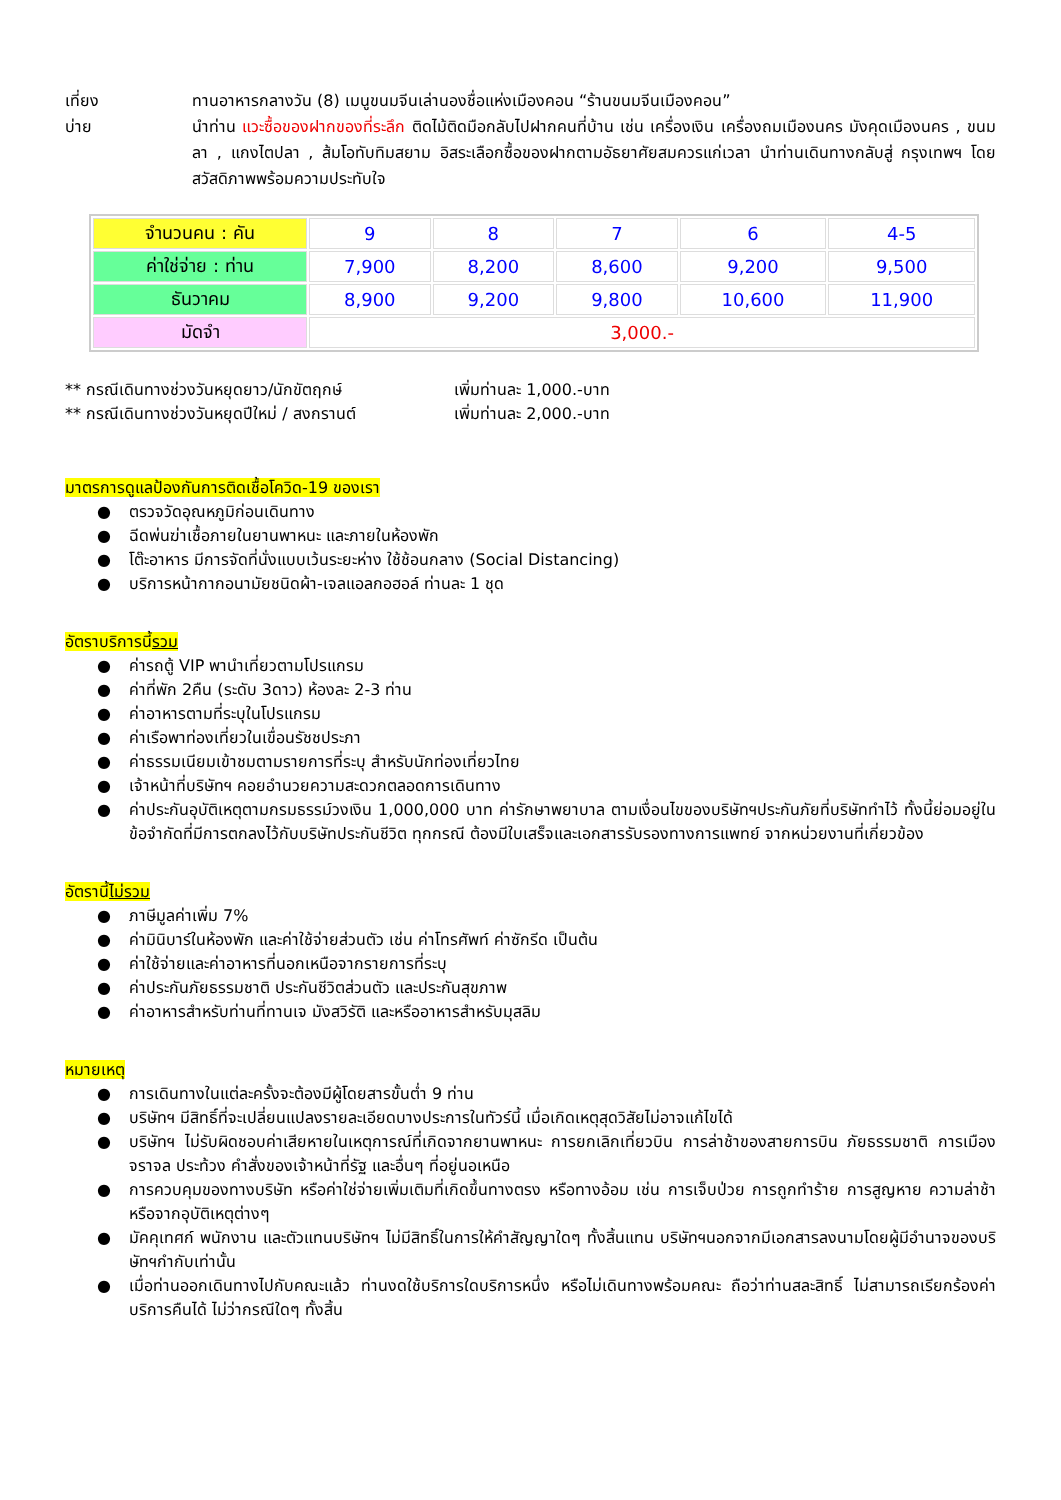เที่ยง ทานอาหารกลางวัน (8) เมนูขนมจีนเล่านองชื่อแห่งเมืองคอน “ร้านขนมจีนเมืองคอน”
บ่าย นำท่าน แวะซื้อของฝากของที่ระลึก ติดไม้ติดมือกลับไปฝากคนที่บ้าน เช่น เครื่องเงิน เครื่องถมเมืองนคร มังคุดเมืองนคร , ขนมลา , แกงไตปลา , ส้มโอทับทิมสยาม อิสระเลือกซื้อของฝากตามอัธยาศัยสมควรแก่เวลา นำท่านเดินทางกลับสู่ กรุงเทพฯ โดยสวัสดิภาพพร้อมความประทับใจ
| จำนวนคน : คัน | 9 | 8 | 7 | 6 | 4-5 |
| ค่าใช่จ่าย : ท่าน | 7,900 | 8,200 | 8,600 | 9,200 | 9,500 |
| ธันวาคม | 8,900 | 9,200 | 9,800 | 10,600 | 11,900 |
| มัดจำ | 3,000.- | | | | |
** กรณีเดินทางช่วงวันหยุดยาว/นักขัตฤกษ์ เพิ่มท่านละ 1,000.-บาท
** กรณีเดินทางช่วงวันหยุดปีใหม่ / สงกรานต์ เพิ่มท่านละ 2,000.-บาท
มาตรการดูแลป้องกันการติดเชื้อโควิด-19 ของเรา
● ตรวจวัดอุณหภูมิก่อนเดินทาง
● ฉีดพ่นฆ่าเชื้อภายในยานพาหนะ และภายในห้องพัก
● โต๊ะอาหาร มีการจัดที่นั่งแบบเว้นระยะห่าง ใช้ช้อนกลาง (Social Distancing)
● บริการหน้ากากอนามัยชนิดผ้า-เจลแอลกอฮอล์ ท่านละ 1 ชุด
อัตราบริการนี้รวม
● ค่ารถตู้ VIP พานำเที่ยวตามโปรแกรม
● ค่าที่พัก 2คืน (ระดับ 3ดาว) ห้องละ 2-3 ท่าน
● ค่าอาหารตามที่ระบุในโปรแกรม
● ค่าเรือพาท่องเที่ยวในเขื่อนรัชชประภา
● ค่าธรรมเนียมเข้าชมตามรายการที่ระบุ สำหรับนักท่องเที่ยวไทย
● เจ้าหน้าที่บริษัทฯ คอยอำนวยความสะดวกตลอดการเดินทาง
● ค่าประกันอุบัติเหตุตามกรมธรรม์วงเงิน 1,000,000 บาท ค่ารักษาพยาบาล ตามเงื่อนไขของบริษัทฯประกันภัยที่บริษัททำไว้ ทั้งนี้ย่อมอยู่ในข้อจำกัดที่มีการตกลงไว้กับบริษัทประกันชีวิต ทุกกรณี ต้องมีใบเสร็จและเอกสารรับรองทางการแพทย์ จากหน่วยงานที่เกี่ยวข้อง
อัตรานี้ไม่รวม
● ภาษีมูลค่าเพิ่ม 7%
● ค่ามินิบาร์ในห้องพัก และค่าใช้จ่ายส่วนตัว เช่น ค่าโทรศัพท์ ค่าซักรีด เป็นต้น
● ค่าใช้จ่ายและค่าอาหารที่นอกเหนือจากรายการที่ระบุ
● ค่าประกันภัยธรรมชาติ ประกันชีวิตส่วนตัว และประกันสุขภาพ
● ค่าอาหารสำหรับท่านที่ทานเจ มังสวิรัติ และหรืออาหารสำหรับมุสลิม
หมายเหตุ
● การเดินทางในแต่ละครั้งจะต้องมีผู้โดยสารขั้นต่ำ 9 ท่าน
● บริษัทฯ มีสิทธิ์ที่จะเปลี่ยนแปลงรายละเอียดบางประการในทัวร์นี้ เมื่อเกิดเหตุสุดวิสัยไม่อาจแก้ไขได้
● บริษัทฯ ไม่รับผิดชอบค่าเสียหายในเหตุการณ์ที่เกิดจากยานพาหนะ การยกเลิกเที่ยวบิน การล่าช้าของสายการบิน ภัยธรรมชาติ การเมือง จราจล ประท้วง คำสั่งของเจ้าหน้าที่รัฐ และอื่นๆ ที่อยู่นอเหนือ
● การควบคุมของทางบริษัท หรือค่าใช่จ่ายเพิ่มเติมที่เกิดขึ้นทางตรง หรือทางอ้อม เช่น การเจ็บป่วย การถูกทำร้าย การสูญหาย ความล่าช้า หรือจากอุบัติเหตุต่างๆ
● มัคคุเทศก์ พนักงาน และตัวแทนบริษัทฯ ไม่มีสิทธิ์ในการให้คำสัญญาใดๆ ทั้งสิ้นแทน บริษัทฯนอกจากมีเอกสารลงนามโดยผู้มีอำนาจของบริษัทฯกำกับเท่านั้น
● เมื่อท่านออกเดินทางไปกับคณะแล้ว ท่านงดใช้บริการใดบริการหนึ่ง หรือไม่เดินทางพร้อมคณะ ถือว่าท่านสละสิทธิ์ ไม่สามารถเรียกร้องค่าบริการคืนได้ ไม่ว่ากรณีใดๆ ทั้งสิ้น